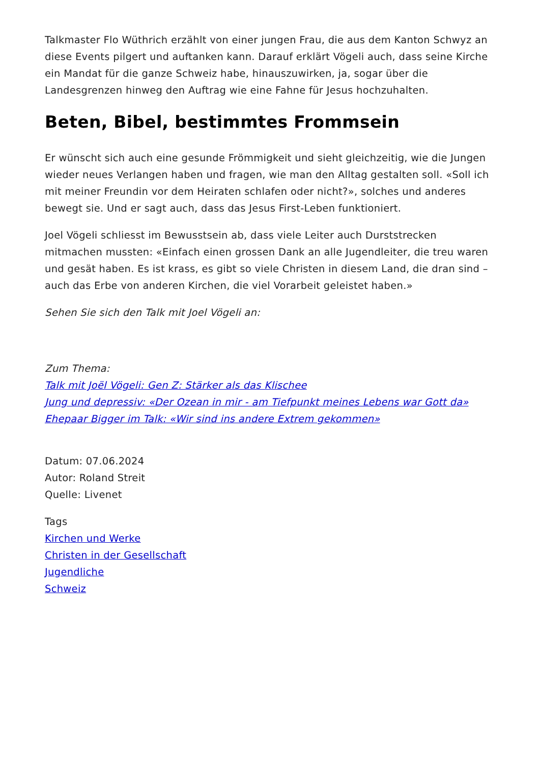Talkmaster Flo Wüthrich erzählt von einer jungen Frau, die aus dem Kanton Schwyz an diese Events pilgert und auftanken kann. Darauf erklärt Vögeli auch, dass seine Kirche ein Mandat für die ganze Schweiz habe, hinauszuwirken, ja, sogar über die Landesgrenzen hinweg den Auftrag wie eine Fahne für Jesus hochzuhalten.
Beten, Bibel, bestimmtes Frommsein
Er wünscht sich auch eine gesunde Frömmigkeit und sieht gleichzeitig, wie die Jungen wieder neues Verlangen haben und fragen, wie man den Alltag gestalten soll. «Soll ich mit meiner Freundin vor dem Heiraten schlafen oder nicht?», solches und anderes bewegt sie. Und er sagt auch, dass das Jesus First-Leben funktioniert.
Joel Vögeli schliesst im Bewusstsein ab, dass viele Leiter auch Durststrecken mitmachen mussten: «Einfach einen grossen Dank an alle Jugendleiter, die treu waren und gesät haben. Es ist krass, es gibt so viele Christen in diesem Land, die dran sind – auch das Erbe von anderen Kirchen, die viel Vorarbeit geleistet haben.»
Sehen Sie sich den Talk mit Joel Vögeli an:
Zum Thema:
Talk mit Joël Vögeli: Gen Z: Stärker als das Klischee
Jung und depressiv: «Der Ozean in mir - am Tiefpunkt meines Lebens war Gott da»
Ehepaar Bigger im Talk: «Wir sind ins andere Extrem gekommen»
Datum: 07.06.2024
Autor: Roland Streit
Quelle: Livenet
Tags
Kirchen und Werke
Christen in der Gesellschaft
Jugendliche
Schweiz